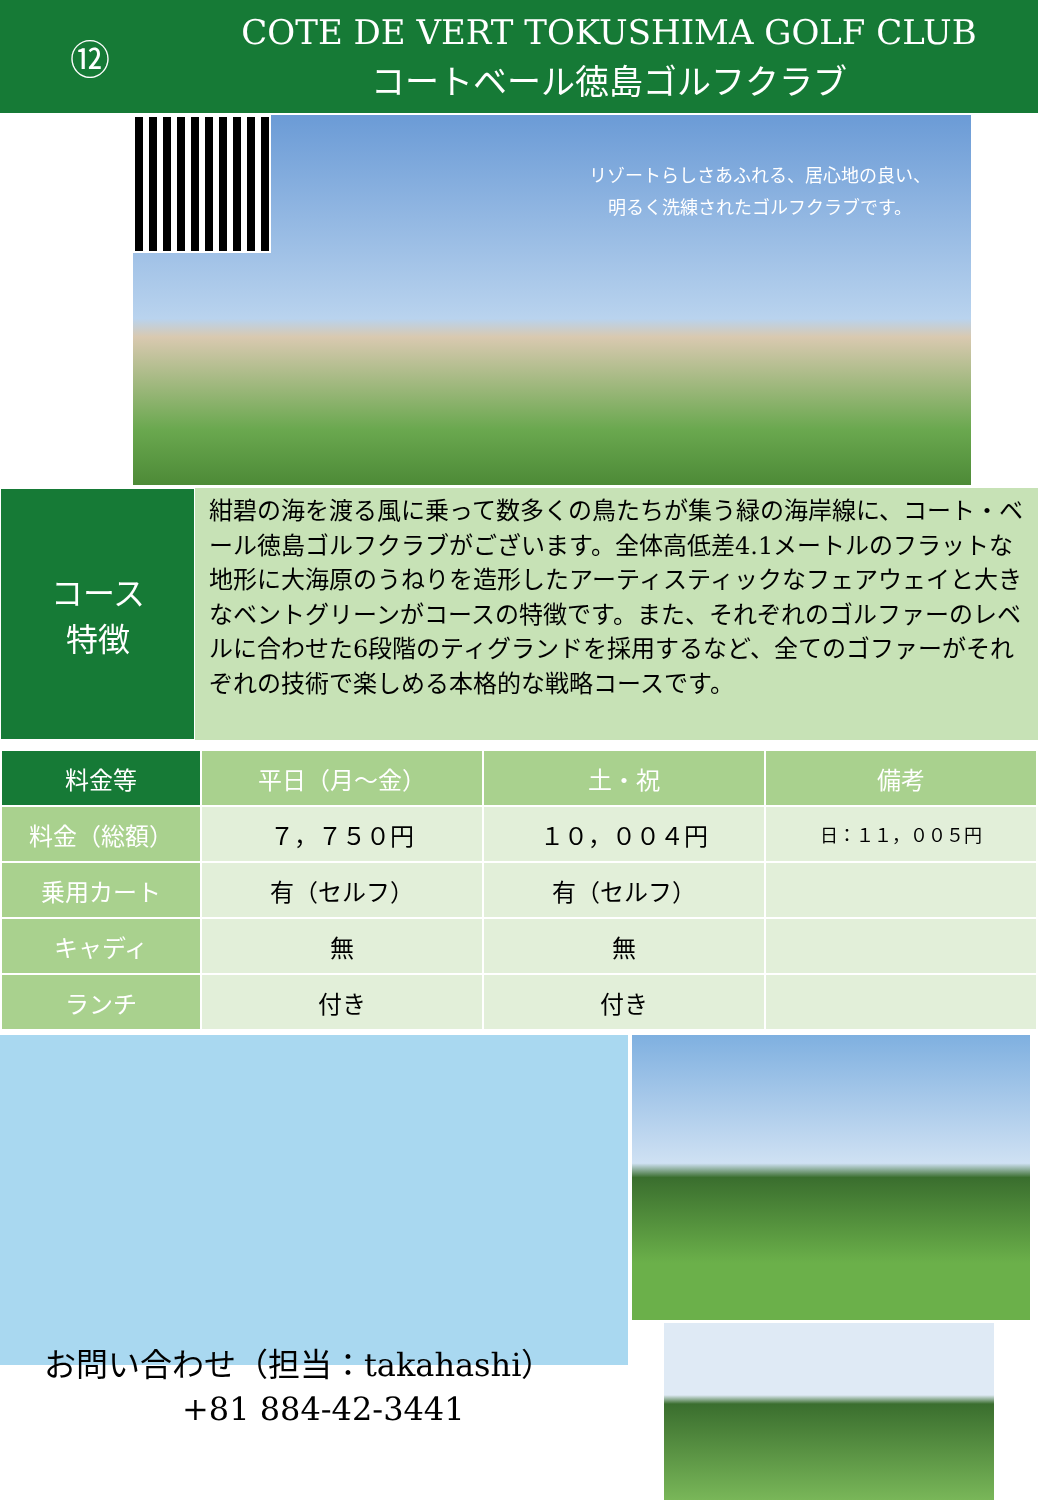⑫
COTE DE VERT TOKUSHIMA GOLF CLUB
コートベール徳島ゴルフクラブ
リゾートらしさあふれる、居心地の良い、
明るく洗練されたゴルフクラブです。
コース
特徴
紺碧の海を渡る風に乗って数多くの鳥たちが集う緑の海岸線に、コート・ベール徳島ゴルフクラブがございます。全体高低差4.1メートルのフラットな地形に大海原のうねりを造形したアーティスティックなフェアウェイと大きなベントグリーンがコースの特徴です。また、それぞれのゴルファーのレベルに合わせた6段階のティグランドを採用するなど、全てのゴファーがそれぞれの技術で楽しめる本格的な戦略コースです。
| 料金等 | 平日（月～金） | 土・祝 | 備考 |
| --- | --- | --- | --- |
| 料金（総額） | ７，７５０円 | １０，００４円 | 日：１１，００５円 |
| 乗用カート | 有（セルフ） | 有（セルフ） | |
| キャディ | 無 | 無 | |
| ランチ | 付き | 付き | |
お問い合わせ（担当：takahashi）
+81 884-42-3441